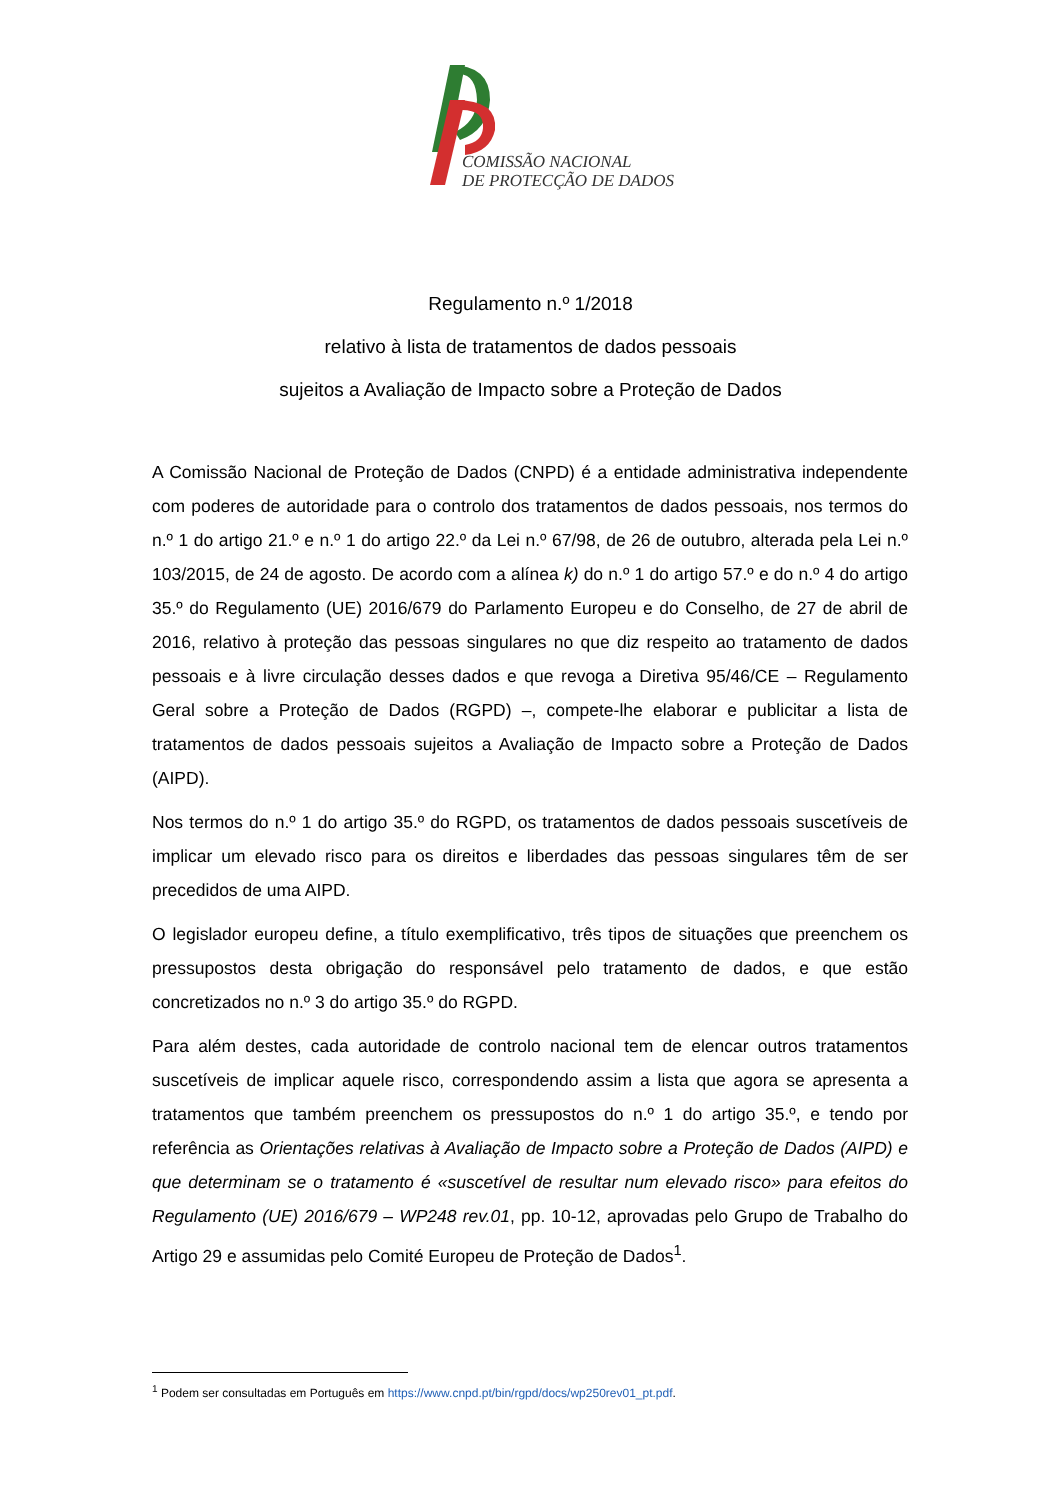COMISSÃO NACIONAL
DE PROTECÇÃO DE DADOS
Regulamento n.º 1/2018
relativo à lista de tratamentos de dados pessoais
sujeitos a Avaliação de Impacto sobre a Proteção de Dados
A Comissão Nacional de Proteção de Dados (CNPD) é a entidade administrativa independente com poderes de autoridade para o controlo dos tratamentos de dados pessoais, nos termos do n.º 1 do artigo 21.º e n.º 1 do artigo 22.º da Lei n.º 67/98, de 26 de outubro, alterada pela Lei n.º 103/2015, de 24 de agosto. De acordo com a alínea k) do n.º 1 do artigo 57.º e do n.º 4 do artigo 35.º do Regulamento (UE) 2016/679 do Parlamento Europeu e do Conselho, de 27 de abril de 2016, relativo à proteção das pessoas singulares no que diz respeito ao tratamento de dados pessoais e à livre circulação desses dados e que revoga a Diretiva 95/46/CE – Regulamento Geral sobre a Proteção de Dados (RGPD) –, compete-lhe elaborar e publicitar a lista de tratamentos de dados pessoais sujeitos a Avaliação de Impacto sobre a Proteção de Dados (AIPD).
Nos termos do n.º 1 do artigo 35.º do RGPD, os tratamentos de dados pessoais suscetíveis de implicar um elevado risco para os direitos e liberdades das pessoas singulares têm de ser precedidos de uma AIPD.
O legislador europeu define, a título exemplificativo, três tipos de situações que preenchem os pressupostos desta obrigação do responsável pelo tratamento de dados, e que estão concretizados no n.º 3 do artigo 35.º do RGPD.
Para além destes, cada autoridade de controlo nacional tem de elencar outros tratamentos suscetíveis de implicar aquele risco, correspondendo assim a lista que agora se apresenta a tratamentos que também preenchem os pressupostos do n.º 1 do artigo 35.º, e tendo por referência as Orientações relativas à Avaliação de Impacto sobre a Proteção de Dados (AIPD) e que determinam se o tratamento é «suscetível de resultar num elevado risco» para efeitos do Regulamento (UE) 2016/679 – WP248 rev.01, pp. 10-12, aprovadas pelo Grupo de Trabalho do Artigo 29 e assumidas pelo Comité Europeu de Proteção de Dados<sup>1</sup>.
<sup>1</sup> Podem ser consultadas em Português em https://www.cnpd.pt/bin/rgpd/docs/wp250rev01_pt.pdf.